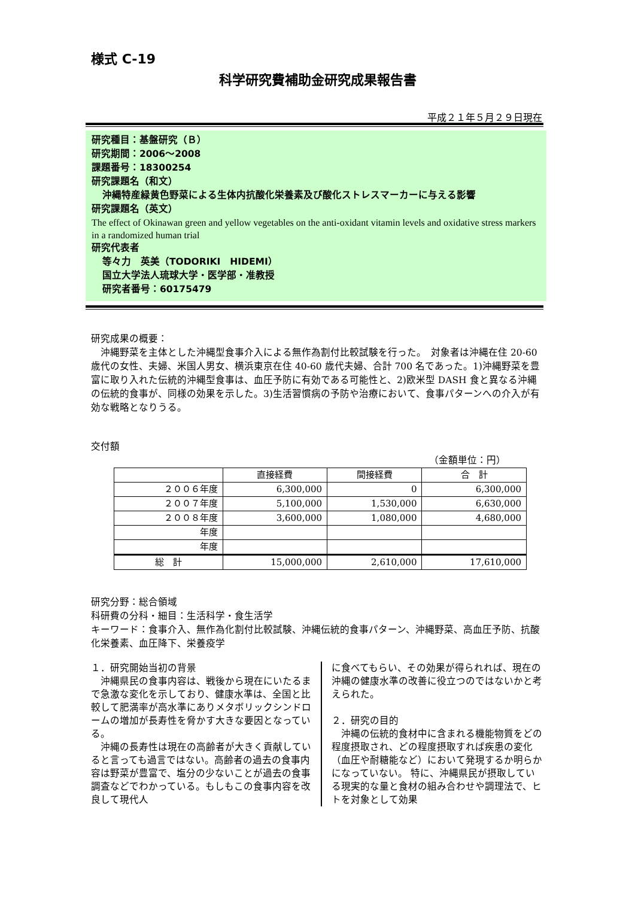様式 C-19
科学研究費補助金研究成果報告書
平成２１年５月２９日現在
研究種目：基盤研究（Ｂ）
研究期間：2006～2008
課題番号：18300254
研究課題名（和文）
沖縄特産緑黄色野菜による生体内抗酸化栄養素及び酸化ストレスマーカーに与える影響
研究課題名（英文）
The effect of Okinawan green and yellow vegetables on the anti-oxidant vitamin levels and oxidative stress markers in a randomized human trial
研究代表者
等々力　英美（TODORIKI　HIDEMI）
国立大学法人琉球大学・医学部・准教授
研究者番号：60175479
研究成果の概要：
　沖縄野菜を主体とした沖縄型食事介入による無作為割付比較試験を行った。　対象者は沖縄在住 20-60 歳代の女性、夫婦、米国人男女、横浜東京在住 40-60 歳代夫婦、合計 700 名であった。1)沖縄野菜を豊富に取り入れた伝統的沖縄型食事は、血圧予防に有効である可能性と、2)欧米型 DASH 食と異なる沖縄の伝統的食事が、同様の効果を示した。3)生活習慣病の予防や治療において、食事パターンへの介入が有効な戦略となりうる。
交付額
（金額単位：円）
| | 直接経費 | 間接経費 | 合 計 |
| --- | --- | --- | --- |
| ２００６年度 | 6,300,000 | 0 | 6,300,000 |
| ２００７年度 | 5,100,000 | 1,530,000 | 6,630,000 |
| ２００８年度 | 3,600,000 | 1,080,000 | 4,680,000 |
| 年度 | | | |
| 年度 | | | |
| 総 計 | 15,000,000 | 2,610,000 | 17,610,000 |
研究分野：総合領域
科研費の分科・細目：生活科学・食生活学
キーワード：食事介入、無作為化割付比較試験、沖縄伝統的食事パターン、沖縄野菜、高血圧予防、抗酸化栄養素、血圧降下、栄養疫学
１．研究開始当初の背景
　沖縄県民の食事内容は、戦後から現在にいたるまで急激な変化を示しており、健康水準は、全国と比較して肥満率が高水準にありメタボリックシンドロームの増加が長寿性を脅かす大きな要因となっている。
　沖縄の長寿性は現在の高齢者が大きく貢献していると言っても過言ではない。高齢者の過去の食事内容は野菜が豊富で、塩分の少ないことが過去の食事調査などでわかっている。もしもこの食事内容を改良して現代人
に食べてもらい、その効果が得られれば、現在の沖縄の健康水準の改善に役立つのではないかと考えられた。
２．研究の目的
　沖縄の伝統的食材中に含まれる機能物質をどの程度摂取され、どの程度摂取すれば疾患の変化（血圧や耐糖能など）において発現するか明らかになっていない。 特に、沖縄県民が摂取している現実的な量と食材の組み合わせや調理法で、ヒトを対象として効果